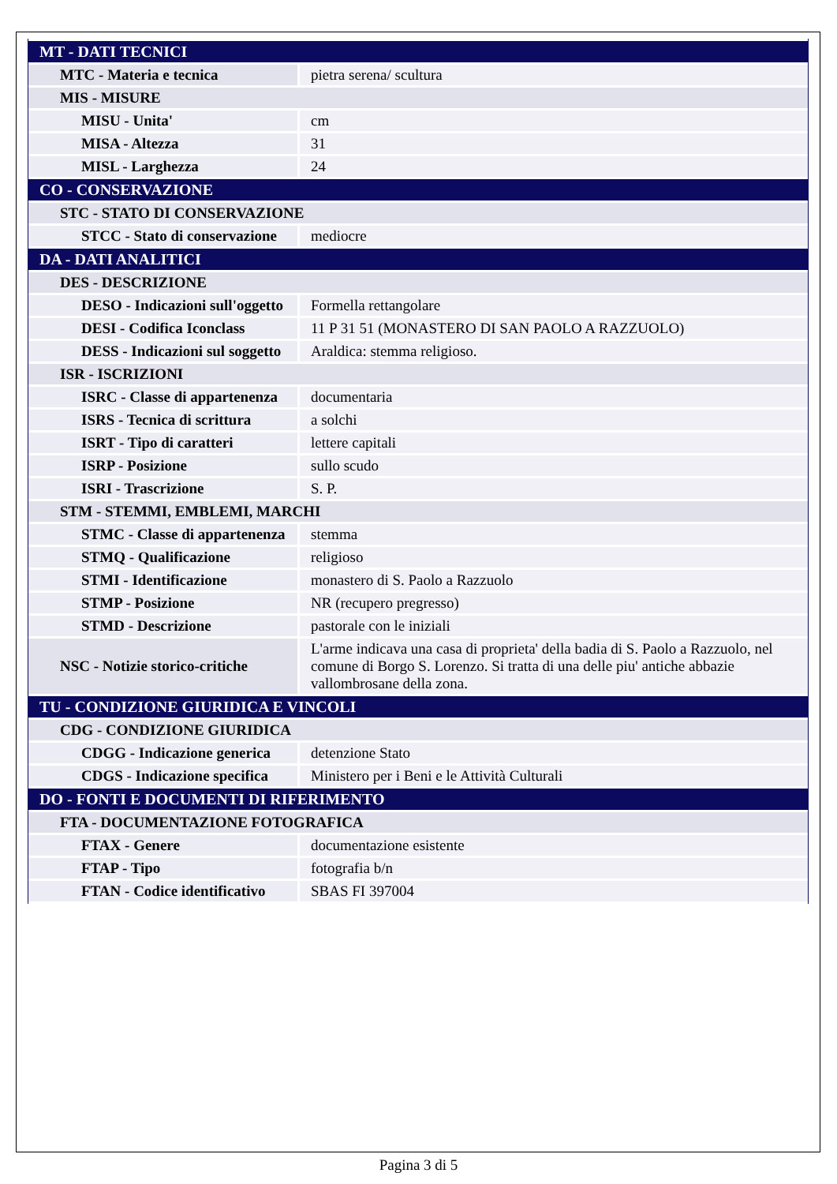| MT - DATI TECNICI | |
| MTC - Materia e tecnica | pietra serena/ scultura |
| MIS - MISURE | |
| MISU - Unita' | cm |
| MISA - Altezza | 31 |
| MISL - Larghezza | 24 |
| CO - CONSERVAZIONE | |
| STC - STATO DI CONSERVAZIONE | |
| STCC - Stato di conservazione | mediocre |
| DA - DATI ANALITICI | |
| DES - DESCRIZIONE | |
| DESO - Indicazioni sull'oggetto | Formella rettangolare |
| DESI - Codifica Iconclass | 11 P 31 51 (MONASTERO DI SAN PAOLO A RAZZUOLO) |
| DESS - Indicazioni sul soggetto | Araldica: stemma religioso. |
| ISR - ISCRIZIONI | |
| ISRC - Classe di appartenenza | documentaria |
| ISRS - Tecnica di scrittura | a solchi |
| ISRT - Tipo di caratteri | lettere capitali |
| ISRP - Posizione | sullo scudo |
| ISRI - Trascrizione | S. P. |
| STM - STEMMI, EMBLEMI, MARCHI | |
| STMC - Classe di appartenenza | stemma |
| STMQ - Qualificazione | religioso |
| STMI - Identificazione | monastero di S. Paolo a Razzuolo |
| STMP - Posizione | NR (recupero pregresso) |
| STMD - Descrizione | pastorale con le iniziali |
| NSC - Notizie storico-critiche | L'arme indicava una casa di proprieta' della badia di S. Paolo a Razzuolo, nel comune di Borgo S. Lorenzo. Si tratta di una delle piu' antiche abbazie vallombrosane della zona. |
| TU - CONDIZIONE GIURIDICA E VINCOLI | |
| CDG - CONDIZIONE GIURIDICA | |
| CDGG - Indicazione generica | detenzione Stato |
| CDGS - Indicazione specifica | Ministero per i Beni e le Attività Culturali |
| DO - FONTI E DOCUMENTI DI RIFERIMENTO | |
| FTA - DOCUMENTAZIONE FOTOGRAFICA | |
| FTAX - Genere | documentazione esistente |
| FTAP - Tipo | fotografia b/n |
| FTAN - Codice identificativo | SBAS FI 397004 |
Pagina 3 di 5